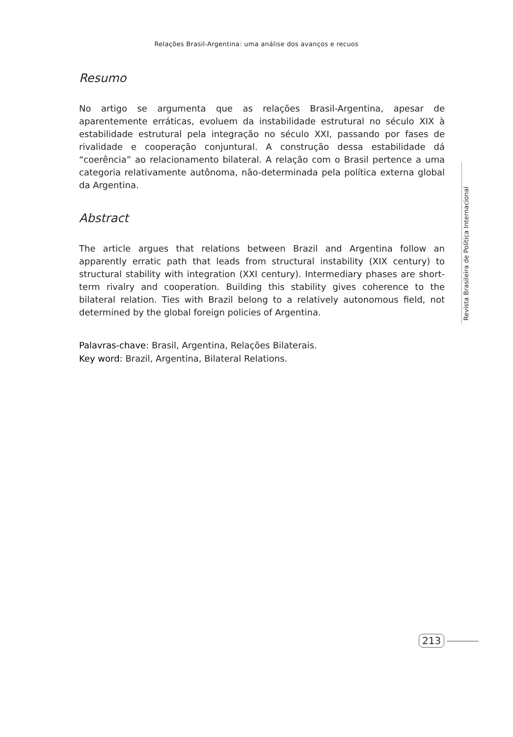Relações Brasil-Argentina: uma análise dos avanços e recuos
Resumo
No artigo se argumenta que as relações Brasil-Argentina, apesar de aparentemente erráticas, evoluem da instabilidade estrutural no século XIX à estabilidade estrutural pela integração no século XXI, passando por fases de rivalidade e cooperação conjuntural. A construção dessa estabilidade dá “coerência” ao relacionamento bilateral. A relação com o Brasil pertence a uma categoria relativamente autônoma, não-determinada pela política externa global da Argentina.
Abstract
The article argues that relations between Brazil and Argentina follow an apparently erratic path that leads from structural instability (XIX century) to structural stability with integration (XXI century). Intermediary phases are short-term rivalry and cooperation. Building this stability gives coherence to the bilateral relation. Ties with Brazil belong to a relatively autonomous field, not determined by the global foreign policies of Argentina.
Palavras-chave: Brasil, Argentina, Relações Bilaterais.
Key word: Brazil, Argentina, Bilateral Relations.
Revista Brasileira de Política Internacional
213